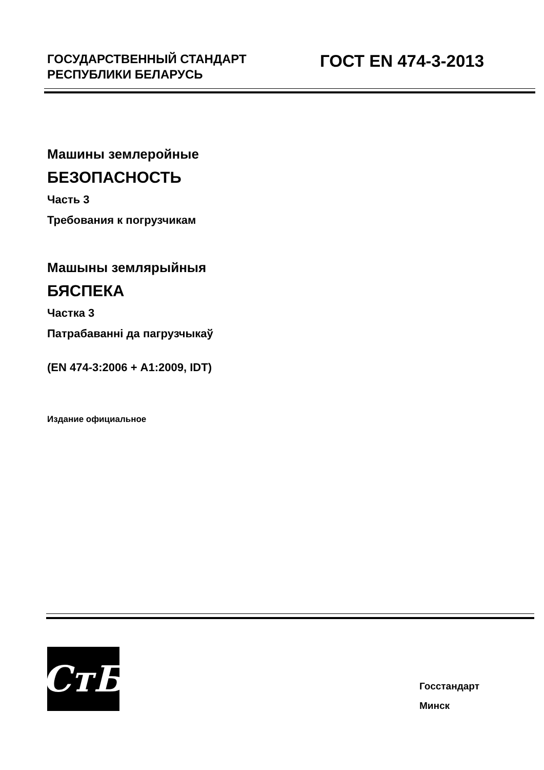ГОСУДАРСТВЕННЫЙ СТАНДАРТ
РЕСПУБЛИКИ БЕЛАРУСЬ
ГОСТ EN 474-3-2013
Машины землеройные
БЕЗОПАСНОСТЬ
Часть 3
Требования к погрузчикам
Машыны землярыйныя
БЯСПЕКА
Частка 3
Патрабаванні да пагрузчыкаў
(EN 474-3:2006 + А1:2009, IDT)
Издание официальное
СтБ
Госстандарт
Минск